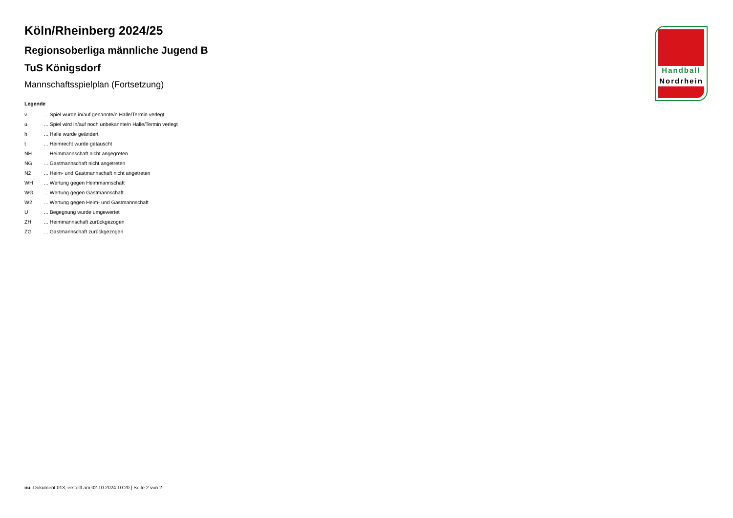Köln/Rheinberg 2024/25
Regionsoberliga männliche Jugend B
TuS Königsdorf
Mannschaftsspielplan (Fortsetzung)
Legende
| v | ... Spiel wurde in/auf genannte/n Halle/Termin verlegt |
| u | ... Spiel wird in/auf noch unbekannte/n Halle/Termin verlegt |
| h | ... Halle wurde geändert |
| t | ... Heimrecht wurde getauscht |
| NH | ... Heimmannschaft nicht angegreten |
| NG | ... Gastmannschaft nicht angetreten |
| N2 | ... Heim- und Gastmannschaft nicht angetreten |
| WH | ... Wertung gegen Heimmannschaft |
| WG | ... Wertung gegen Gastmannschaft |
| W2 | ... Wertung gegen Heim- und Gastmannschaft |
| U | ... Begegnung wurde umgewertet |
| ZH | ... Heimmannschaft zurückgezogen |
| ZG | ... Gastmannschaft zurückgezogen |
Handball
Nordrhein
nu .Dokument 013, erstellt am 02.10.2024 10:20 | Seite 2 von 2